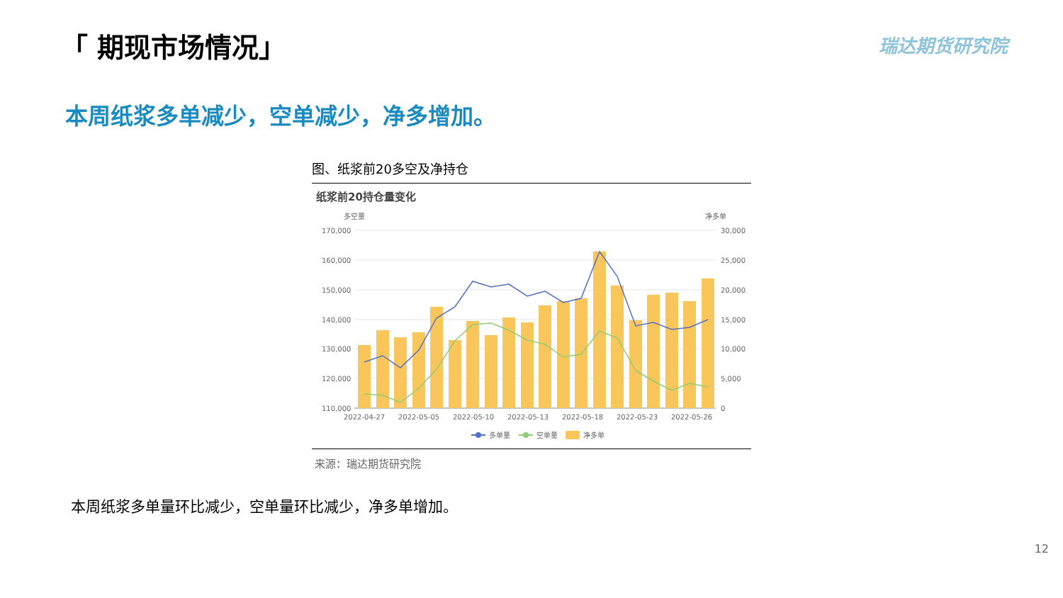「 期现市场情况」 瑞达期货研究院
本周纸浆多单减少，空单减少，净多增加。
图、纸浆前20多空及净持仓
纸浆前20持仓量变化
多空量
净多单
170,000
160,000
150,000
140,000
130,000
120,000
110,000
30,000
25,000
20,000
15,000
10,000
5,000
0
2022-04-27
2022-05-05
2022-05-10
2022-05-13
2022-05-18
2022-05-23
2022-05-26
多单量
空单量
净多单
来源：瑞达期货研究院
本周纸浆多单量环比减少，空单量环比减少，净多单增加。
12